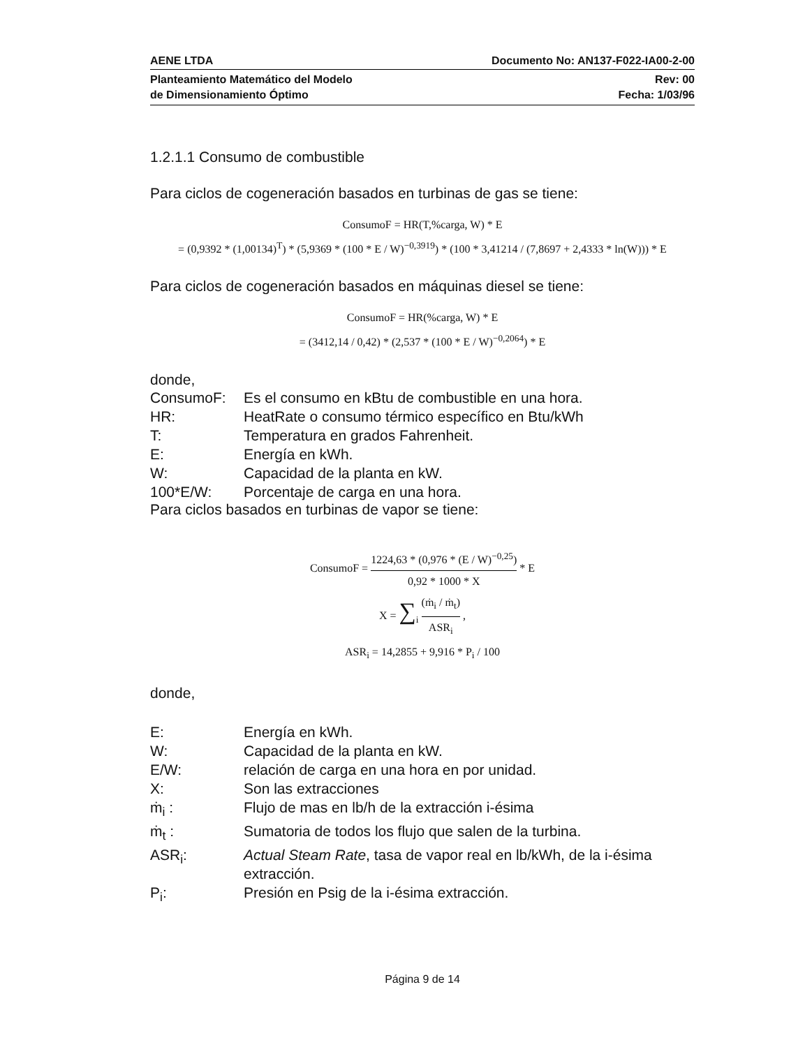AENE LTDA Documento No: AN137-F022-IA00-2-00
Planteamiento Matemático del Modelo
de Dimensionamiento Óptimo Rev: 00
Fecha: 1/03/96
1.2.1.1 Consumo de combustible
Para ciclos de cogeneración basados en turbinas de gas se tiene:
ConsumoF = HR(T,%carga, W) * E
= (0,9392 * (1,00134)<sup>T</sup>) * (5,9369 * (100 * E / W)<sup>−0,3919</sup>) * (100 * 3,41214 / (7,8697 + 2,4333 * ln(W))) * E
Para ciclos de cogeneración basados en máquinas diesel se tiene:
ConsumoF = HR(%carga, W) * E
= (3412,14 / 0,42) * (2,537 * (100 * E / W)<sup>−0,2064</sup>) * E
donde,
| ConsumoF: | Es el consumo en kBtu de combustible en una hora. |
| HR: | HeatRate o consumo térmico específico en Btu/kWh |
| T: | Temperatura en grados Fahrenheit. |
| E: | Energía en kWh. |
| W: | Capacidad de la planta en kW. |
| 100*E/W: | Porcentaje de carga en una hora. |
Para ciclos basados en turbinas de vapor se tiene:
ConsumoF = 1224,63 * (0,976 * (E / W)<sup>−0,25</sup>) 0,92 * 1000 * X * E
X = ∑<sub>i</sub> (ṁ<sub>i</sub> / ṁ<sub>t</sub>) ASR<sub>i</sub> ,
ASR<sub>i</sub> = 14,2855 + 9,916 * P<sub>i</sub> / 100
donde,
| E: | Energía en kWh. |
| W: | Capacidad de la planta en kW. |
| E/W: | relación de carga en una hora en por unidad. |
| X: | Son las extracciones |
| ṁ<sub>i</sub> : | Flujo de mas en lb/h de la extracción i-ésima |
| ṁ<sub>t</sub> : | Sumatoria de todos los flujo que salen de la turbina. |
| ASR<sub>i</sub>: | Actual Steam Rate , tasa de vapor real en lb/kWh, de la i-ésima extracción. |
| P<sub>i</sub>: | Presión en Psig de la i-ésima extracción. |
Página 9 de 14